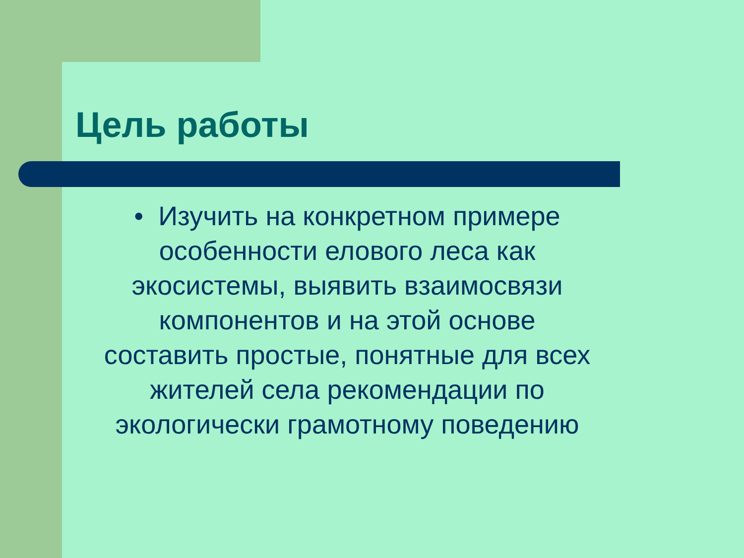Цель работы
• Изучить на конкретном примере особенности елового леса как экосистемы, выявить взаимосвязи компонентов и на этой основе составить простые, понятные для всех жителей села рекомендации по экологически грамотному поведению